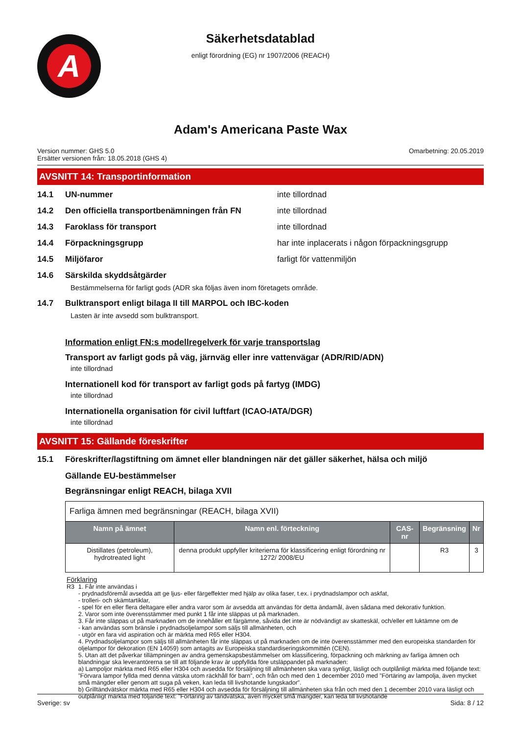A
Säkerhetsdatablad
enligt förordning (EG) nr 1907/2006 (REACH)
Adam's Americana Paste Wax
Version nummer: GHS 5.0
Ersätter versionen från: 18.05.2018 (GHS 4)
Omarbetning: 20.05.2019
AVSNITT 14: Transportinformation
14.1 UN-nummer inte tillordnad
14.2 Den officiella transportbenämningen från FN inte tillordnad
14.3 Faroklass för transport inte tillordnad
14.4 Förpackningsgrupp har inte inplacerats i någon förpackningsgrupp
14.5 Miljöfaror farligt för vattenmiljön
14.6 Särskilda skyddsåtgärder
Bestämmelserna för farligt gods (ADR ska följas även inom företagets område.
14.7 Bulktransport enligt bilaga II till MARPOL och IBC-koden
Lasten är inte avsedd som bulktransport.
Information enligt FN:s modellregelverk för varje transportslag
Transport av farligt gods på väg, järnväg eller inre vattenvägar (ADR/RID/ADN)
inte tillordnad
Internationell kod för transport av farligt gods på fartyg (IMDG)
inte tillordnad
Internationella organisation för civil luftfart (ICAO-IATA/DGR)
inte tillordnad
AVSNITT 15: Gällande föreskrifter
15.1 Föreskrifter/lagstiftning om ämnet eller blandningen när det gäller säkerhet, hälsa och miljö
Gällande EU-bestämmelser
Begränsningar enligt REACH, bilaga XVII
| Farliga ämnen med begränsningar (REACH, bilaga XVII) | | | | |
| Namn på ämnet | Namn enl. förteckning | CAS-nr | Begränsning | Nr |
| Distillates (petroleum), hydrotreated light | denna produkt uppfyller kriterierna för klassificering enligt förordning nr 1272/ 2008/EU | | R3 | 3 |
Förklaring
R3 1. Får inte användas i
- prydnadsföremål avsedda att ge ljus- eller färgeffekter med hjälp av olika faser, t.ex. i prydnadslampor och askfat,
- trolleri- och skämtartiklar,
- spel för en eller flera deltagare eller andra varor som är avsedda att användas för detta ändamål, även sådana med dekorativ funktion.
2. Varor som inte överensstämmer med punkt 1 får inte släppas ut på marknaden.
3. Får inte släppas ut på marknaden om de innehåller ett färgämne, såvida det inte är nödvändigt av skatteskäl, och/eller ett luktämne om de
- kan användas som bränsle i prydnadsoljelampor som säljs till allmänheten, och
- utgör en fara vid aspiration och är märkta med R65 eller H304.
4. Prydnadsoljelampor som säljs till allmänheten får inte släppas ut på marknaden om de inte överensstämmer med den europeiska standarden för oljelampor för dekoration (EN 14059) som antagits av Europeiska standardiseringskommittén (CEN).
5. Utan att det påverkar tillämpningen av andra gemenskapsbestämmelser om klassificering, förpackning och märkning av farliga ämnen och blandningar ska leverantörerna se till att följande krav är uppfyllda före utsläppandet på marknaden:
a) Lampoljor märkta med R65 eller H304 och avsedda för försäljning till allmänheten ska vara synligt, läsligt och outplånligt märkta med följande text: ”Förvara lampor fyllda med denna vätska utom räckhåll för barn”, och från och med den 1 december 2010 med ”Förtäring av lampolja, även mycket små mängder eller genom att suga på veken, kan leda till livshotande lungskador”.
b) Grilltändvätskor märkta med R65 eller H304 och avsedda för försäljning till allmänheten ska från och med den 1 december 2010 vara läsligt och outplånligt märkta med följande text: ”Förtäring av tändvätska, även mycket små mängder, kan leda till livshotande
Sverige: sv Sida: 8 / 12